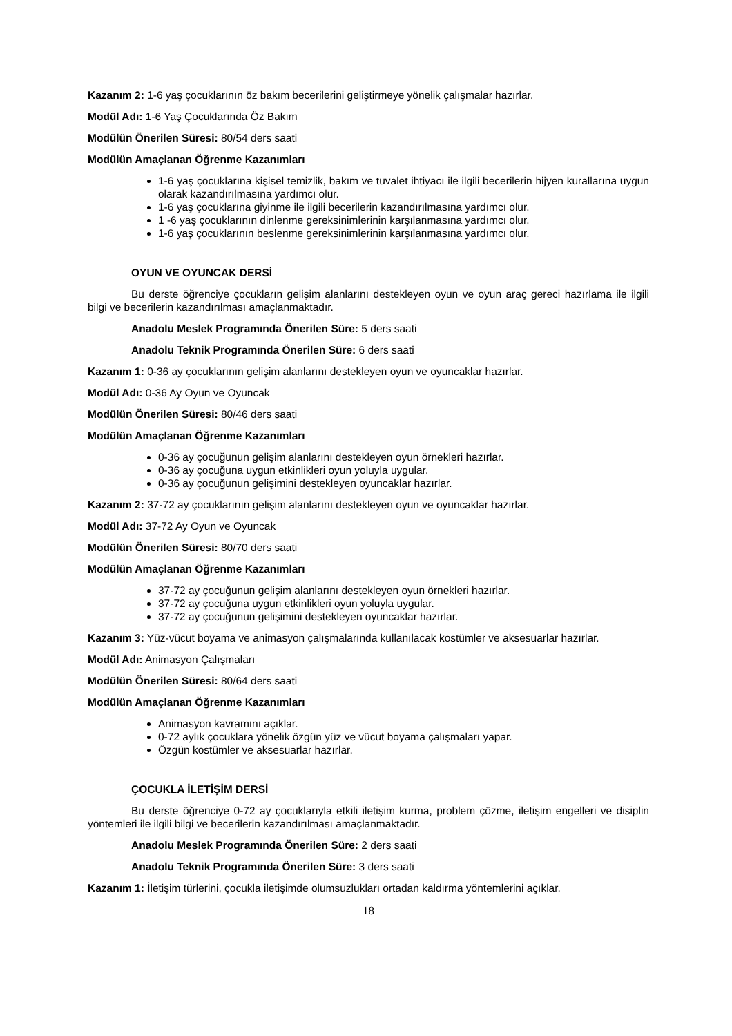Kazanım 2: 1-6 yaş çocuklarının öz bakım becerilerini geliştirmeye yönelik çalışmalar hazırlar.
Modül Adı: 1-6 Yaş Çocuklarında Öz Bakım
Modülün Önerilen Süresi: 80/54 ders saati
Modülün Amaçlanan Öğrenme Kazanımları
1-6 yaş çocuklarına kişisel temizlik, bakım ve tuvalet ihtiyacı ile ilgili becerilerin hijyen kurallarına uygun olarak kazandırılmasına yardımcı olur.
1-6 yaş çocuklarına giyinme ile ilgili becerilerin kazandırılmasına yardımcı olur.
1 -6 yaş çocuklarının dinlenme gereksinimlerinin karşılanmasına yardımcı olur.
1-6 yaş çocuklarının beslenme gereksinimlerinin karşılanmasına yardımcı olur.
OYUN VE OYUNCAK DERSİ
Bu derste öğrenciye çocukların gelişim alanlarını destekleyen oyun ve oyun araç gereci hazırlama ile ilgili bilgi ve becerilerin kazandırılması amaçlanmaktadır.
Anadolu Meslek Programında Önerilen Süre: 5 ders saati
Anadolu Teknik Programında Önerilen Süre: 6 ders saati
Kazanım 1: 0-36 ay çocuklarının gelişim alanlarını destekleyen oyun ve oyuncaklar hazırlar.
Modül Adı: 0-36 Ay Oyun ve Oyuncak
Modülün Önerilen Süresi: 80/46 ders saati
Modülün Amaçlanan Öğrenme Kazanımları
0-36 ay çocuğunun gelişim alanlarını destekleyen oyun örnekleri hazırlar.
0-36 ay çocuğuna uygun etkinlikleri oyun yoluyla uygular.
0-36 ay çocuğunun gelişimini destekleyen oyuncaklar hazırlar.
Kazanım 2: 37-72 ay çocuklarının gelişim alanlarını destekleyen oyun ve oyuncaklar hazırlar.
Modül Adı: 37-72 Ay Oyun ve Oyuncak
Modülün Önerilen Süresi: 80/70 ders saati
Modülün Amaçlanan Öğrenme Kazanımları
37-72 ay çocuğunun gelişim alanlarını destekleyen oyun örnekleri hazırlar.
37-72 ay çocuğuna uygun etkinlikleri oyun yoluyla uygular.
37-72 ay çocuğunun gelişimini destekleyen oyuncaklar hazırlar.
Kazanım 3: Yüz-vücut boyama ve animasyon çalışmalarında kullanılacak kostümler ve aksesuarlar hazırlar.
Modül Adı: Animasyon Çalışmaları
Modülün Önerilen Süresi: 80/64 ders saati
Modülün Amaçlanan Öğrenme Kazanımları
Animasyon kavramını açıklar.
0-72 aylık çocuklara yönelik özgün yüz ve vücut boyama çalışmaları yapar.
Özgün kostümler ve aksesuarlar hazırlar.
ÇOCUKLA İLETİŞİM DERSİ
Bu derste öğrenciye 0-72 ay çocuklarıyla etkili iletişim kurma, problem çözme, iletişim engelleri ve disiplin yöntemleri ile ilgili bilgi ve becerilerin kazandırılması amaçlanmaktadır.
Anadolu Meslek Programında Önerilen Süre: 2 ders saati
Anadolu Teknik Programında Önerilen Süre: 3 ders saati
Kazanım 1: İletişim türlerini, çocukla iletişimde olumsuzlukları ortadan kaldırma yöntemlerini açıklar.
18